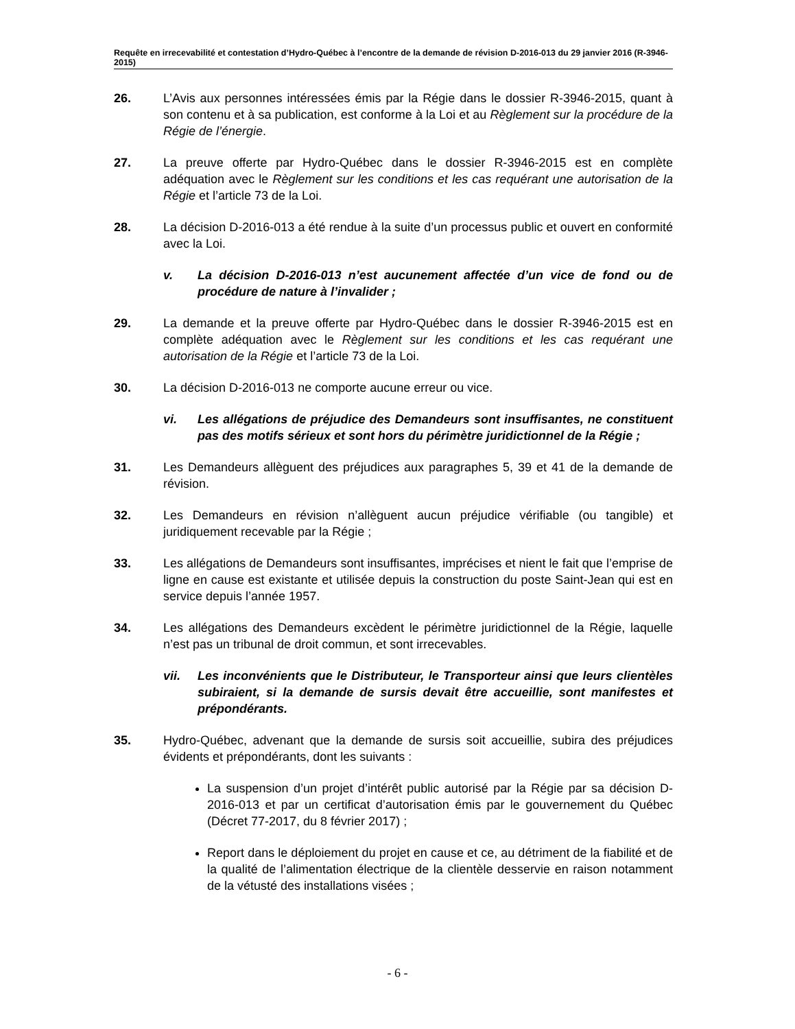Requête en irrecevabilité et contestation d’Hydro-Québec à l’encontre de la demande de révision D-2016-013 du 29 janvier 2016 (R-3946-2015)
26. L’Avis aux personnes intéressées émis par la Régie dans le dossier R-3946-2015, quant à son contenu et à sa publication, est conforme à la Loi et au Règlement sur la procédure de la Régie de l’énergie.
27. La preuve offerte par Hydro-Québec dans le dossier R-3946-2015 est en complète adéquation avec le Règlement sur les conditions et les cas requérant une autorisation de la Régie et l’article 73 de la Loi.
28. La décision D-2016-013 a été rendue à la suite d’un processus public et ouvert en conformité avec la Loi.
v. La décision D-2016-013 n’est aucunement affectée d’un vice de fond ou de procédure de nature à l’invalider ;
29. La demande et la preuve offerte par Hydro-Québec dans le dossier R-3946-2015 est en complète adéquation avec le Règlement sur les conditions et les cas requérant une autorisation de la Régie et l’article 73 de la Loi.
30. La décision D-2016-013 ne comporte aucune erreur ou vice.
vi. Les allégations de préjudice des Demandeurs sont insuffisantes, ne constituent pas des motifs sérieux et sont hors du périmètre juridictionnel de la Régie ;
31. Les Demandeurs allèguent des préjudices aux paragraphes 5, 39 et 41 de la demande de révision.
32. Les Demandeurs en révision n’allèguent aucun préjudice vérifiable (ou tangible) et juridiquement recevable par la Régie ;
33. Les allégations de Demandeurs sont insuffisantes, imprécises et nient le fait que l’emprise de ligne en cause est existante et utilisée depuis la construction du poste Saint-Jean qui est en service depuis l’année 1957.
34. Les allégations des Demandeurs excèdent le périmètre juridictionnel de la Régie, laquelle n’est pas un tribunal de droit commun, et sont irrecevables.
vii. Les inconvénients que le Distributeur, le Transporteur ainsi que leurs clientèles subiraient, si la demande de sursis devait être accueillie, sont manifestes et prépondérants.
35. Hydro-Québec, advenant que la demande de sursis soit accueillie, subira des préjudices évidents et prépondérants, dont les suivants :
La suspension d’un projet d’intérêt public autorisé par la Régie par sa décision D-2016-013 et par un certificat d’autorisation émis par le gouvernement du Québec (Décret 77-2017, du 8 février 2017) ;
Report dans le déploiement du projet en cause et ce, au détriment de la fiabilité et de la qualité de l’alimentation électrique de la clientèle desservie en raison notamment de la vétusté des installations visées ;
- 6 -